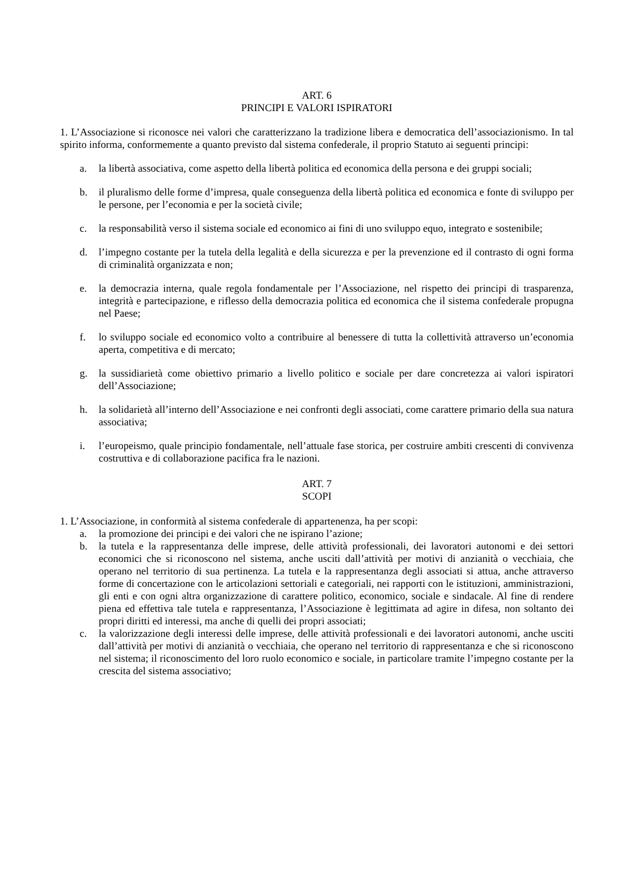ART. 6
PRINCIPI E VALORI ISPIRATORI
1. L’Associazione si riconosce nei valori che caratterizzano la tradizione libera e democratica dell’associazionismo. In tal spirito informa, conformemente a quanto previsto dal sistema confederale, il proprio Statuto ai seguenti principi:
a. la libertà associativa, come aspetto della libertà politica ed economica della persona e dei gruppi sociali;
b. il pluralismo delle forme d’impresa, quale conseguenza della libertà politica ed economica e fonte di sviluppo per le persone, per l’economia e per la società civile;
c. la responsabilità verso il sistema sociale ed economico ai fini di uno sviluppo equo, integrato e sostenibile;
d. l’impegno costante per la tutela della legalità e della sicurezza e per la prevenzione ed il contrasto di ogni forma di criminalità organizzata e non;
e. la democrazia interna, quale regola fondamentale per l’Associazione, nel rispetto dei principi di trasparenza, integrità e partecipazione, e riflesso della democrazia politica ed economica che il sistema confederale propugna nel Paese;
f. lo sviluppo sociale ed economico volto a contribuire al benessere di tutta la collettività attraverso un’economia aperta, competitiva e di mercato;
g. la sussidiarietà come obiettivo primario a livello politico e sociale per dare concretezza ai valori ispiratori dell’Associazione;
h. la solidarietà all’interno dell’Associazione e nei confronti degli associati, come carattere primario della sua natura associativa;
i. l’europeismo, quale principio fondamentale, nell’attuale fase storica, per costruire ambiti crescenti di convivenza costruttiva e di collaborazione pacifica fra le nazioni.
ART. 7
SCOPI
1. L’Associazione, in conformità al sistema confederale di appartenenza, ha per scopi:
a. la promozione dei principi e dei valori che ne ispirano l’azione;
b. la tutela e la rappresentanza delle imprese, delle attività professionali, dei lavoratori autonomi e dei settori economici che si riconoscono nel sistema, anche usciti dall’attività per motivi di anzianità o vecchiaia, che operano nel territorio di sua pertinenza. La tutela e la rappresentanza degli associati si attua, anche attraverso forme di concertazione con le articolazioni settoriali e categoriali, nei rapporti con le istituzioni, amministrazioni, gli enti e con ogni altra organizzazione di carattere politico, economico, sociale e sindacale. Al fine di rendere piena ed effettiva tale tutela e rappresentanza, l’Associazione è legittimata ad agire in difesa, non soltanto dei propri diritti ed interessi, ma anche di quelli dei propri associati;
c. la valorizzazione degli interessi delle imprese, delle attività professionali e dei lavoratori autonomi, anche usciti dall’attività per motivi di anzianità o vecchiaia, che operano nel territorio di rappresentanza e che si riconoscono nel sistema; il riconoscimento del loro ruolo economico e sociale, in particolare tramite l’impegno costante per la crescita del sistema associativo;